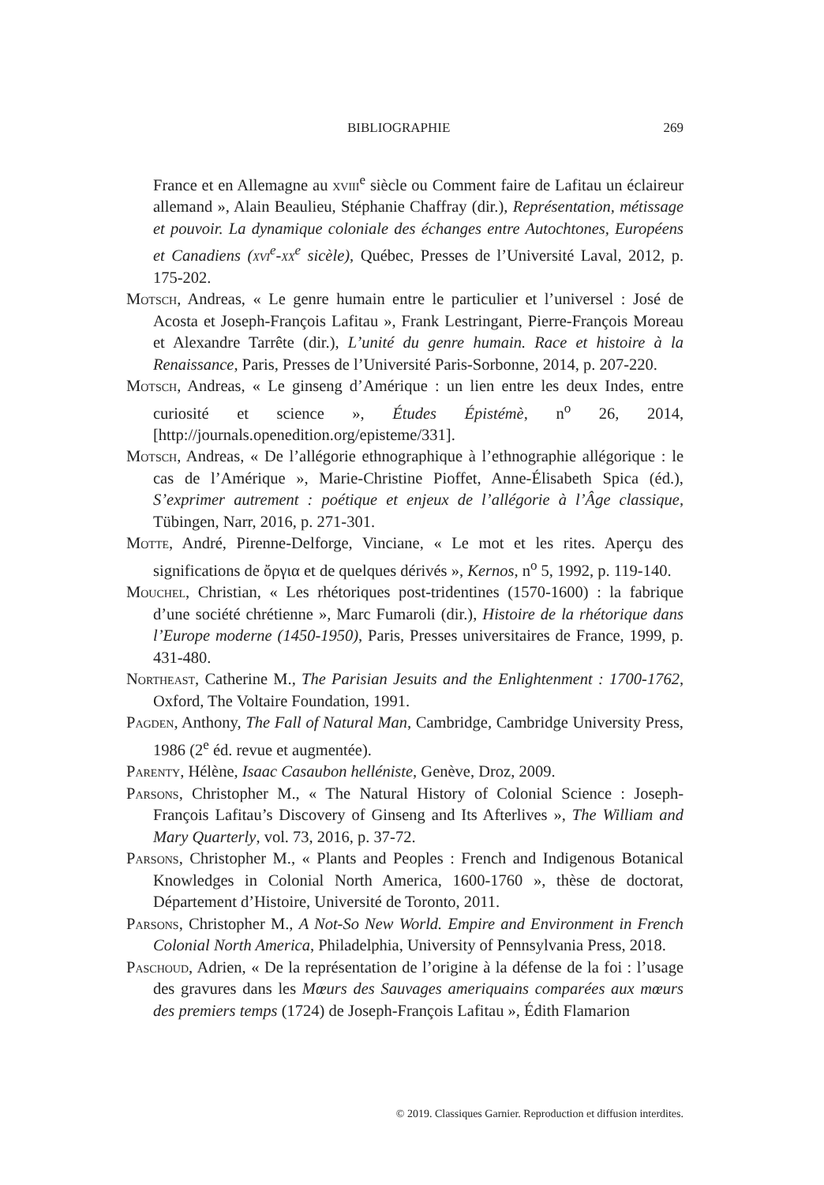BIBLIOGRAPHIE 269
France et en Allemagne au xviii<sup>e</sup> siècle ou Comment faire de Lafitau un éclaireur allemand », Alain Beaulieu, Stéphanie Chaffray (dir.), Représentation, métissage et pouvoir. La dynamique coloniale des échanges entre Autochtones, Européens et Canadiens (xvi<sup>e</sup>-xx<sup>e</sup> sicèle), Québec, Presses de l’Université Laval, 2012, p. 175-202.
Motsch, Andreas, « Le genre humain entre le particulier et l’universel : José de Acosta et Joseph-François Lafitau », Frank Lestringant, Pierre-François Moreau et Alexandre Tarrête (dir.), L’unité du genre humain. Race et histoire à la Renaissance, Paris, Presses de l’Université Paris-Sorbonne, 2014, p. 207-220.
Motsch, Andreas, « Le ginseng d’Amérique : un lien entre les deux Indes, entre curiosité et science », Études Épistémè, n<sup>o</sup> 26, 2014, [http://journals.openedition.org/episteme/331].
Motsch, Andreas, « De l’allégorie ethnographique à l’ethnographie allégorique : le cas de l’Amérique », Marie-Christine Pioffet, Anne-Élisabeth Spica (éd.), S’exprimer autrement : poétique et enjeux de l’allégorie à l’Âge classique, Tübingen, Narr, 2016, p. 271-301.
Motte, André, Pirenne-Delforge, Vinciane, « Le mot et les rites. Aperçu des significations de ὄργια et de quelques dérivés », Kernos, n<sup>o</sup> 5, 1992, p. 119-140.
Mouchel, Christian, « Les rhétoriques post-tridentines (1570-1600) : la fabrique d’une société chrétienne », Marc Fumaroli (dir.), Histoire de la rhétorique dans l’Europe moderne (1450-1950), Paris, Presses universitaires de France, 1999, p. 431-480.
Northeast, Catherine M., The Parisian Jesuits and the Enlightenment : 1700-1762, Oxford, The Voltaire Foundation, 1991.
Pagden, Anthony, The Fall of Natural Man, Cambridge, Cambridge University Press, 1986 (2<sup>e</sup> éd. revue et augmentée).
Parenty, Hélène, Isaac Casaubon helléniste, Genève, Droz, 2009.
Parsons, Christopher M., « The Natural History of Colonial Science : Joseph-François Lafitau’s Discovery of Ginseng and Its Afterlives », The William and Mary Quarterly, vol. 73, 2016, p. 37-72.
Parsons, Christopher M., « Plants and Peoples : French and Indigenous Botanical Knowledges in Colonial North America, 1600-1760 », thèse de doctorat, Département d’Histoire, Université de Toronto, 2011.
Parsons, Christopher M., A Not-So New World. Empire and Environment in French Colonial North America, Philadelphia, University of Pennsylvania Press, 2018.
Paschoud, Adrien, « De la représentation de l’origine à la défense de la foi : l’usage des gravures dans les Mœurs des Sauvages ameriquains comparées aux mœurs des premiers temps (1724) de Joseph-François Lafitau », Édith Flamarion
© 2019. Classiques Garnier. Reproduction et diffusion interdites.